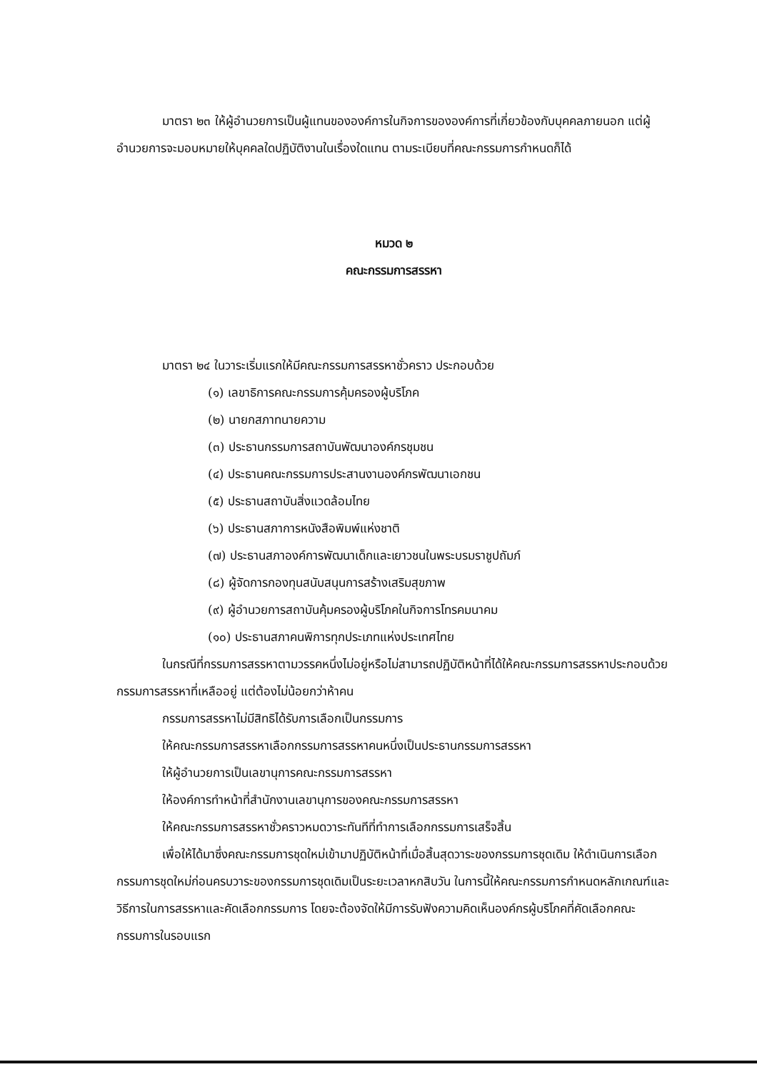มาตรา ๒๓ ให้ผู้อำนวยการเป็นผู้แทนขององค์การในกิจการขององค์การที่เกี่ยวข้องกับบุคคลภายนอก แต่ผู้อำนวยการจะมอบหมายให้บุคคลใดปฏิบัติงานในเรื่องใดแทน ตามระเบียบที่คณะกรรมการกำหนดก็ได้
หมวด ๒
คณะกรรมการสรรหา
มาตรา ๒๔ ในวาระเริ่มแรกให้มีคณะกรรมการสรรหาชั่วคราว ประกอบด้วย
(๑) เลขาธิการคณะกรรมการคุ้มครองผู้บริโภค
(๒) นายกสภาทนายความ
(๓) ประธานกรรมการสถาบันพัฒนาองค์กรชุมชน
(๔) ประธานคณะกรรมการประสานงานองค์กรพัฒนาเอกชน
(๕) ประธานสถาบันสิ่งแวดล้อมไทย
(๖) ประธานสภาการหนังสือพิมพ์แห่งชาติ
(๗) ประธานสภาองค์การพัฒนาเด็กและเยาวชนในพระบรมราชูปถัมภ์
(๘) ผู้จัดการกองทุนสนับสนุนการสร้างเสริมสุขภาพ
(๙) ผู้อำนวยการสถาบันคุ้มครองผู้บริโภคในกิจการโทรคมนาคม
(๑๐) ประธานสภาคนพิการทุกประเภทแห่งประเทศไทย
ในกรณีที่กรรมการสรรหาตามวรรคหนึ่งไม่อยู่หรือไม่สามารถปฏิบัติหน้าที่ได้ให้คณะกรรมการสรรหาประกอบด้วยกรรมการสรรหาที่เหลืออยู่ แต่ต้องไม่น้อยกว่าห้าคน
กรรมการสรรหาไม่มีสิทธิได้รับการเลือกเป็นกรรมการ
ให้คณะกรรมการสรรหาเลือกกรรมการสรรหาคนหนึ่งเป็นประธานกรรมการสรรหา
ให้ผู้อำนวยการเป็นเลขานุการคณะกรรมการสรรหา
ให้องค์การทำหน้าที่สำนักงานเลขานุการของคณะกรรมการสรรหา
ให้คณะกรรมการสรรหาชั่วคราวหมดวาระทันทีที่ทำการเลือกกรรมการเสร็จสิ้น
เพื่อให้ได้มาซึ่งคณะกรรมการชุดใหม่เข้ามาปฏิบัติหน้าที่เมื่อสิ้นสุดวาระของกรรมการชุดเดิม ให้ดำเนินการเลือกกรรมการชุดใหม่ก่อนครบวาระของกรรมการชุดเดิมเป็นระยะเวลาหกสิบวัน ในการนี้ให้คณะกรรมการกำหนดหลักเกณฑ์และวิธีการในการสรรหาและคัดเลือกกรรมการ โดยจะต้องจัดให้มีการรับฟังความคิดเห็นองค์กรผู้บริโภคที่คัดเลือกคณะกรรมการในรอบแรก